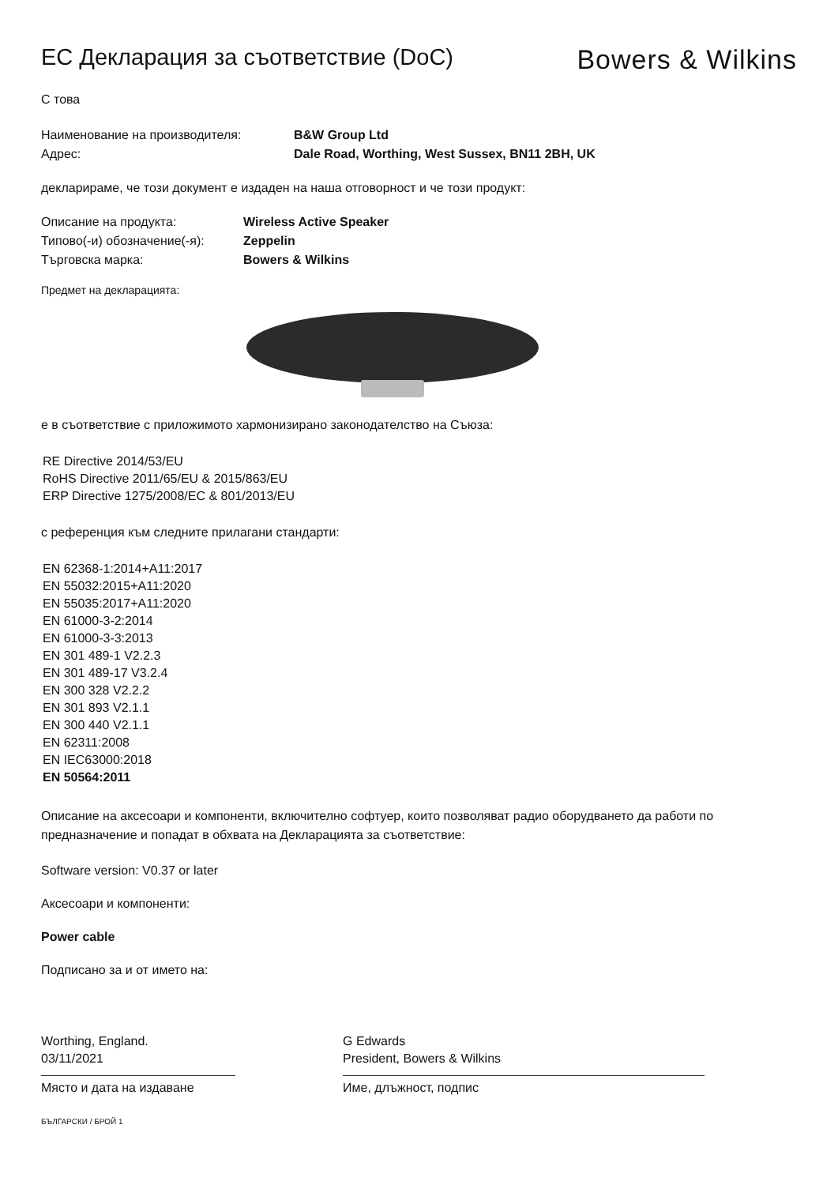ЕС Декларация за съответствие (DoC)
Bowers & Wilkins
С това
Наименование на производителя: B&W Group Ltd
Адрес: Dale Road, Worthing, West Sussex, BN11 2BH, UK
декларираме, че този документ е издаден на наша отговорност и че този продукт:
Описание на продукта: Wireless Active Speaker
Типово(-и) обозначение(-я): Zeppelin
Търговска марка: Bowers & Wilkins
Предмет на декларацията:
е в съответствие с приложимото хармонизирано законодателство на Съюза:
RE Directive 2014/53/EU
RoHS Directive 2011/65/EU & 2015/863/EU
ERP Directive 1275/2008/EC & 801/2013/EU
с референция към следните прилагани стандарти:
EN 62368-1:2014+A11:2017
EN 55032:2015+A11:2020
EN 55035:2017+A11:2020
EN 61000-3-2:2014
EN 61000-3-3:2013
EN 301 489-1 V2.2.3
EN 301 489-17 V3.2.4
EN 300 328 V2.2.2
EN 301 893 V2.1.1
EN 300 440 V2.1.1
EN 62311:2008
EN IEC63000:2018
EN 50564:2011
Описание на аксесоари и компоненти, включително софтуер, които позволяват радио оборудването да работи по предназначение и попадат в обхвата на Декларацията за съответствие:
Software version: V0.37 or later
Аксесоари и компоненти:
Power cable
Подписано за и от името на:
Worthing, England.
03/11/2021
Място и дата на издаване
G Edwards
President, Bowers & Wilkins
Име, длъжност, подпис
БЪЛГАРСКИ / БРОЙ 1